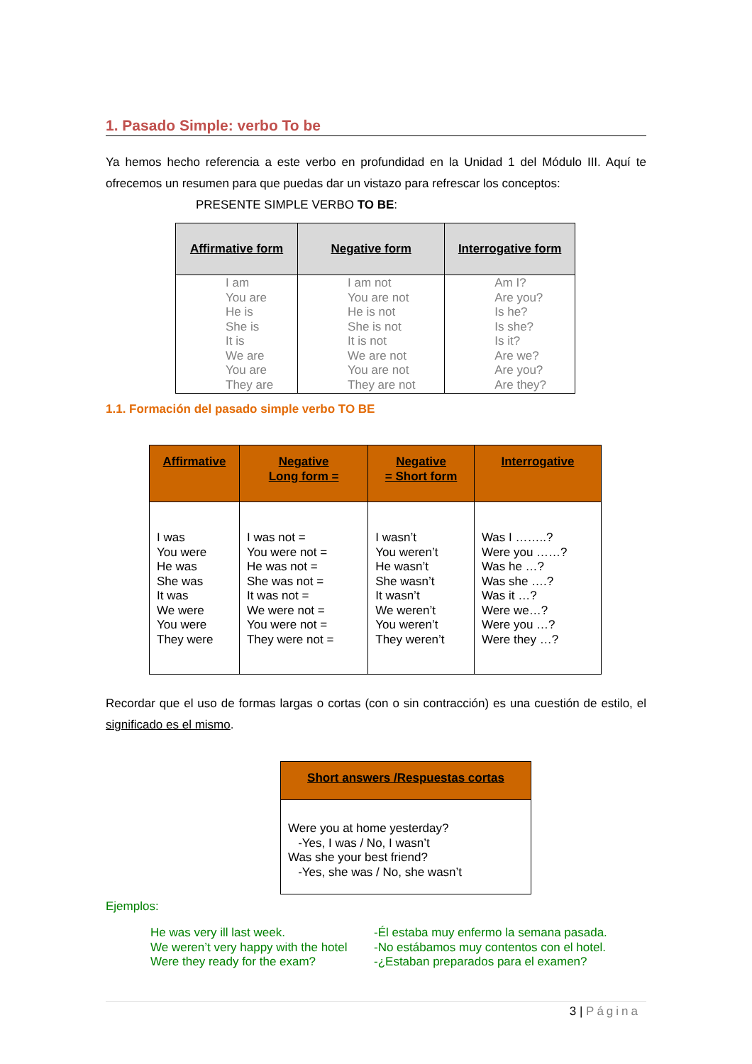1. Pasado Simple: verbo To be
Ya hemos hecho referencia a este verbo en profundidad en la Unidad 1 del Módulo III. Aquí te ofrecemos un resumen para que puedas dar un vistazo para refrescar los conceptos:
PRESENTE SIMPLE VERBO TO BE:
| Affirmative form | Negative form | Interrogative form |
| --- | --- | --- |
| I am You are He is She is It is We are You are They are | I am not You are not He is not She is not It is not We are not You are not They are not | Am I? Are you? Is he? Is she? Is it? Are we? Are you? Are they? |
1.1. Formación del pasado simple verbo TO BE
| Affirmative | Negative Long form = | Negative = Short form | Interrogative |
| --- | --- | --- | --- |
| I was You were He was She was It was We were You were They were | I was not = You were not = He was not = She was not = It was not = We were not = You were not = They were not = | I wasn’t You weren’t He wasn’t She wasn’t It wasn’t We weren’t You weren’t They weren’t | Was I ……..? Were you ……? Was he …? Was she ….? Was it …? Were we…? Were you …? Were they …? |
Recordar que el uso de formas largas o cortas (con o sin contracción) es una cuestión de estilo, el significado es el mismo.
| Short answers /Respuestas cortas |
| --- |
| Were you at home yesterday? -Yes, I was / No, I wasn’t Was she your best friend? -Yes, she was / No, she wasn’t |
Ejemplos:
He was very ill last week.
We weren’t very happy with the hotel
Were they ready for the exam?
-Él estaba muy enfermo la semana pasada.
-No estábamos muy contentos con el hotel.
-¿Estaban preparados para el examen?
3 | Página